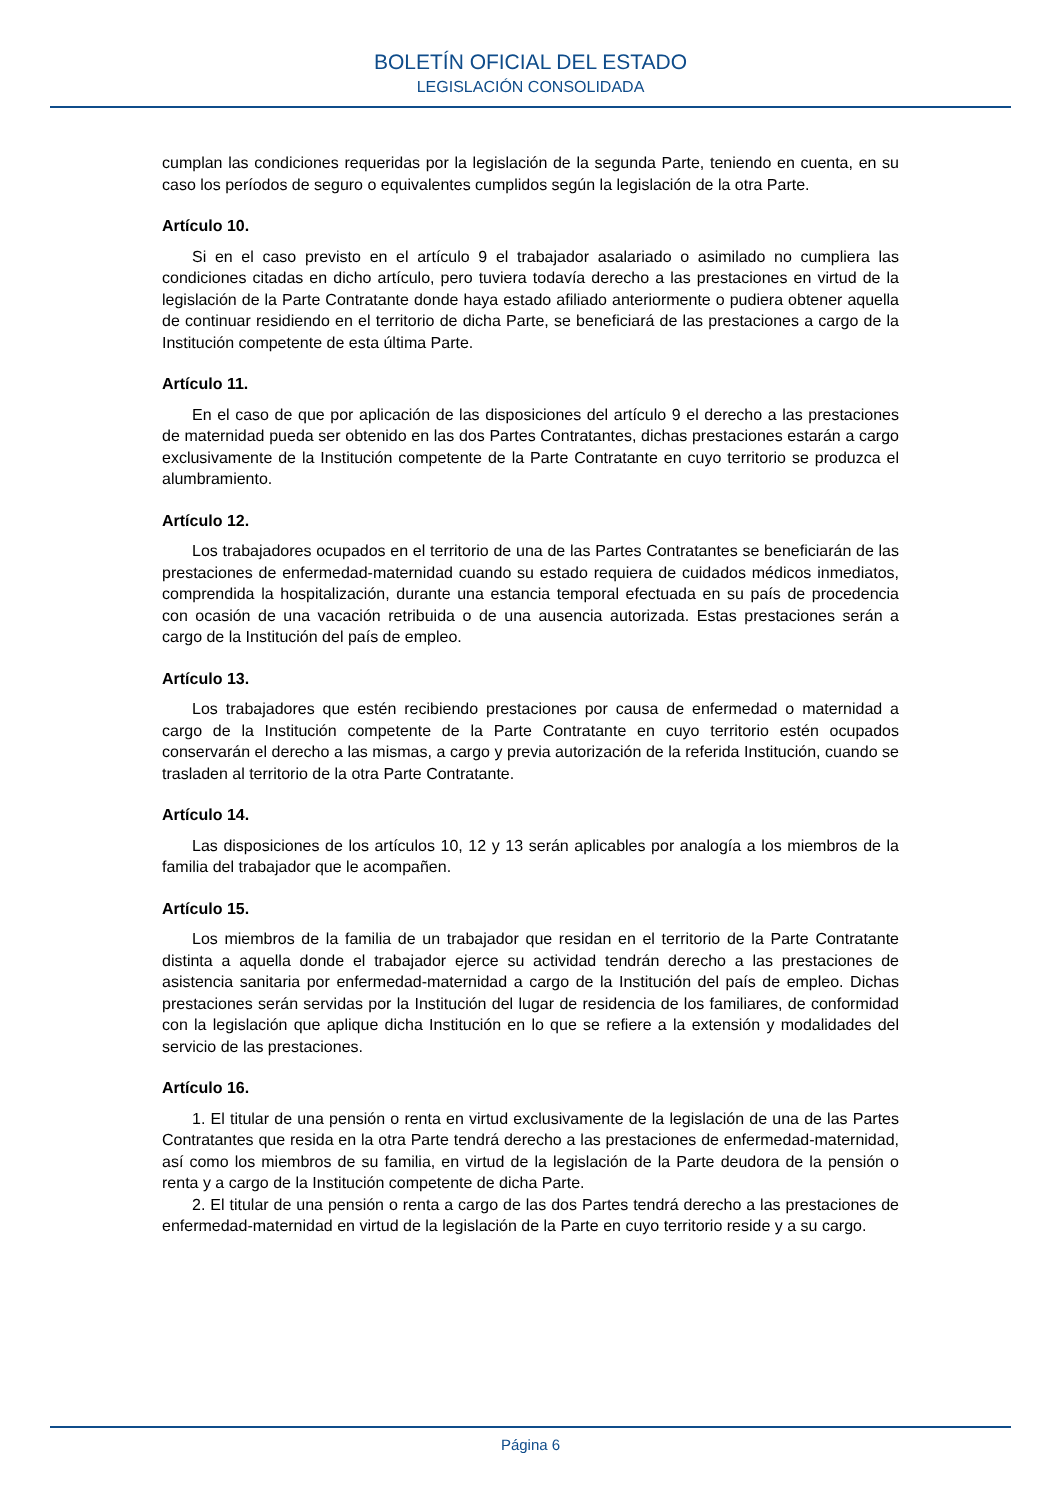BOLETÍN OFICIAL DEL ESTADO
LEGISLACIÓN CONSOLIDADA
cumplan las condiciones requeridas por la legislación de la segunda Parte, teniendo en cuenta, en su caso los períodos de seguro o equivalentes cumplidos según la legislación de la otra Parte.
Artículo 10.
Si en el caso previsto en el artículo 9 el trabajador asalariado o asimilado no cumpliera las condiciones citadas en dicho artículo, pero tuviera todavía derecho a las prestaciones en virtud de la legislación de la Parte Contratante donde haya estado afiliado anteriormente o pudiera obtener aquella de continuar residiendo en el territorio de dicha Parte, se beneficiará de las prestaciones a cargo de la Institución competente de esta última Parte.
Artículo 11.
En el caso de que por aplicación de las disposiciones del artículo 9 el derecho a las prestaciones de maternidad pueda ser obtenido en las dos Partes Contratantes, dichas prestaciones estarán a cargo exclusivamente de la Institución competente de la Parte Contratante en cuyo territorio se produzca el alumbramiento.
Artículo 12.
Los trabajadores ocupados en el territorio de una de las Partes Contratantes se beneficiarán de las prestaciones de enfermedad-maternidad cuando su estado requiera de cuidados médicos inmediatos, comprendida la hospitalización, durante una estancia temporal efectuada en su país de procedencia con ocasión de una vacación retribuida o de una ausencia autorizada. Estas prestaciones serán a cargo de la Institución del país de empleo.
Artículo 13.
Los trabajadores que estén recibiendo prestaciones por causa de enfermedad o maternidad a cargo de la Institución competente de la Parte Contratante en cuyo territorio estén ocupados conservarán el derecho a las mismas, a cargo y previa autorización de la referida Institución, cuando se trasladen al territorio de la otra Parte Contratante.
Artículo 14.
Las disposiciones de los artículos 10, 12 y 13 serán aplicables por analogía a los miembros de la familia del trabajador que le acompañen.
Artículo 15.
Los miembros de la familia de un trabajador que residan en el territorio de la Parte Contratante distinta a aquella donde el trabajador ejerce su actividad tendrán derecho a las prestaciones de asistencia sanitaria por enfermedad-maternidad a cargo de la Institución del país de empleo. Dichas prestaciones serán servidas por la Institución del lugar de residencia de los familiares, de conformidad con la legislación que aplique dicha Institución en lo que se refiere a la extensión y modalidades del servicio de las prestaciones.
Artículo 16.
1. El titular de una pensión o renta en virtud exclusivamente de la legislación de una de las Partes Contratantes que resida en la otra Parte tendrá derecho a las prestaciones de enfermedad-maternidad, así como los miembros de su familia, en virtud de la legislación de la Parte deudora de la pensión o renta y a cargo de la Institución competente de dicha Parte.
2. El titular de una pensión o renta a cargo de las dos Partes tendrá derecho a las prestaciones de enfermedad-maternidad en virtud de la legislación de la Parte en cuyo territorio reside y a su cargo.
Página 6